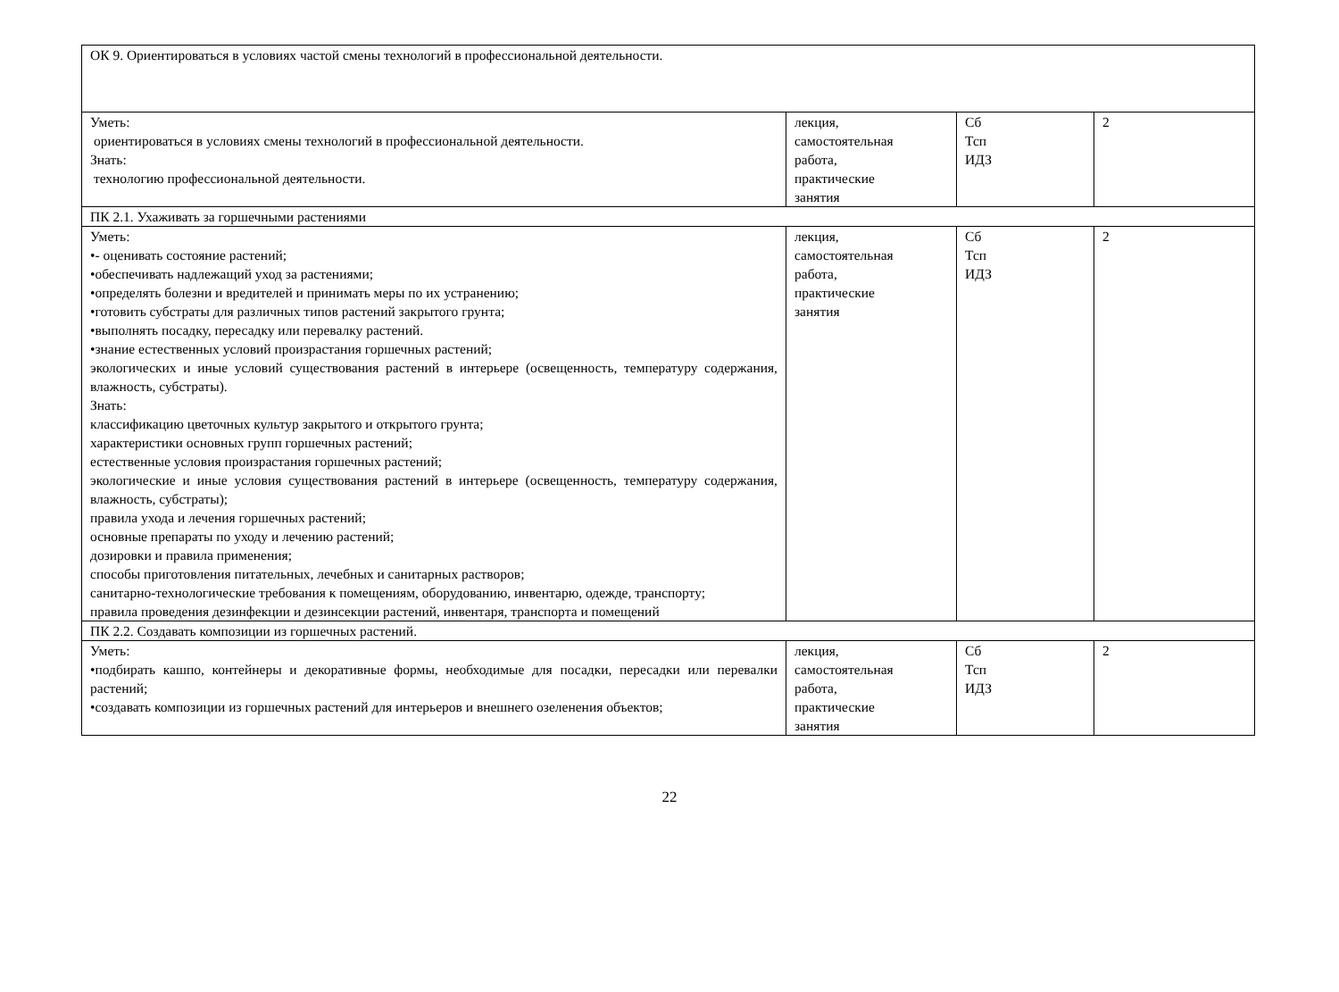| ОК 9. Ориентироваться в условиях частой смены технологий в профессиональной деятельности. | | | |
| Уметь: ориентироваться в условиях смены технологий в профессиональной деятельности. Знать: технологию профессиональной деятельности. | лекция, самостоятельная работа, практические занятия | Сб Тсп ИДЗ | 2 |
| ПК 2.1. Ухаживать за горшечными растениями | | | |
| Уметь: •- оценивать состояние растений; •обеспечивать надлежащий уход за растениями; •определять болезни и вредителей и принимать меры по их устранению; •готовить субстраты для различных типов растений закрытого грунта; •выполнять посадку, пересадку или перевалку растений. •знание естественных условий произрастания горшечных растений; экологических и иные условий существования растений в интерьере (освещенность, температуру содержания, влажность, субстраты). Знать: классификацию цветочных культур закрытого и открытого грунта; характеристики основных групп горшечных растений; естественные условия произрастания горшечных растений; экологические и иные условия существования растений в интерьере (освещенность, температуру содержания, влажность, субстраты); правила ухода и лечения горшечных растений; основные препараты по уходу и лечению растений; дозировки и правила применения; способы приготовления питательных, лечебных и санитарных растворов; санитарно-технологические требования к помещениям, оборудованию, инвентарю, одежде, транспорту; правила проведения дезинфекции и дезинсекции растений, инвентаря, транспорта и помещений | лекция, самостоятельная работа, практические занятия | Сб Тсп ИДЗ | 2 |
| ПК 2.2. Создавать композиции из горшечных растений. | | | |
| Уметь: •подбирать кашпо, контейнеры и декоративные формы, необходимые для посадки, пересадки или перевалки растений; •создавать композиции из горшечных растений для интерьеров и внешнего озеленения объектов; | лекция, самостоятельная работа, практические занятия | Сб Тсп ИДЗ | 2 |
22